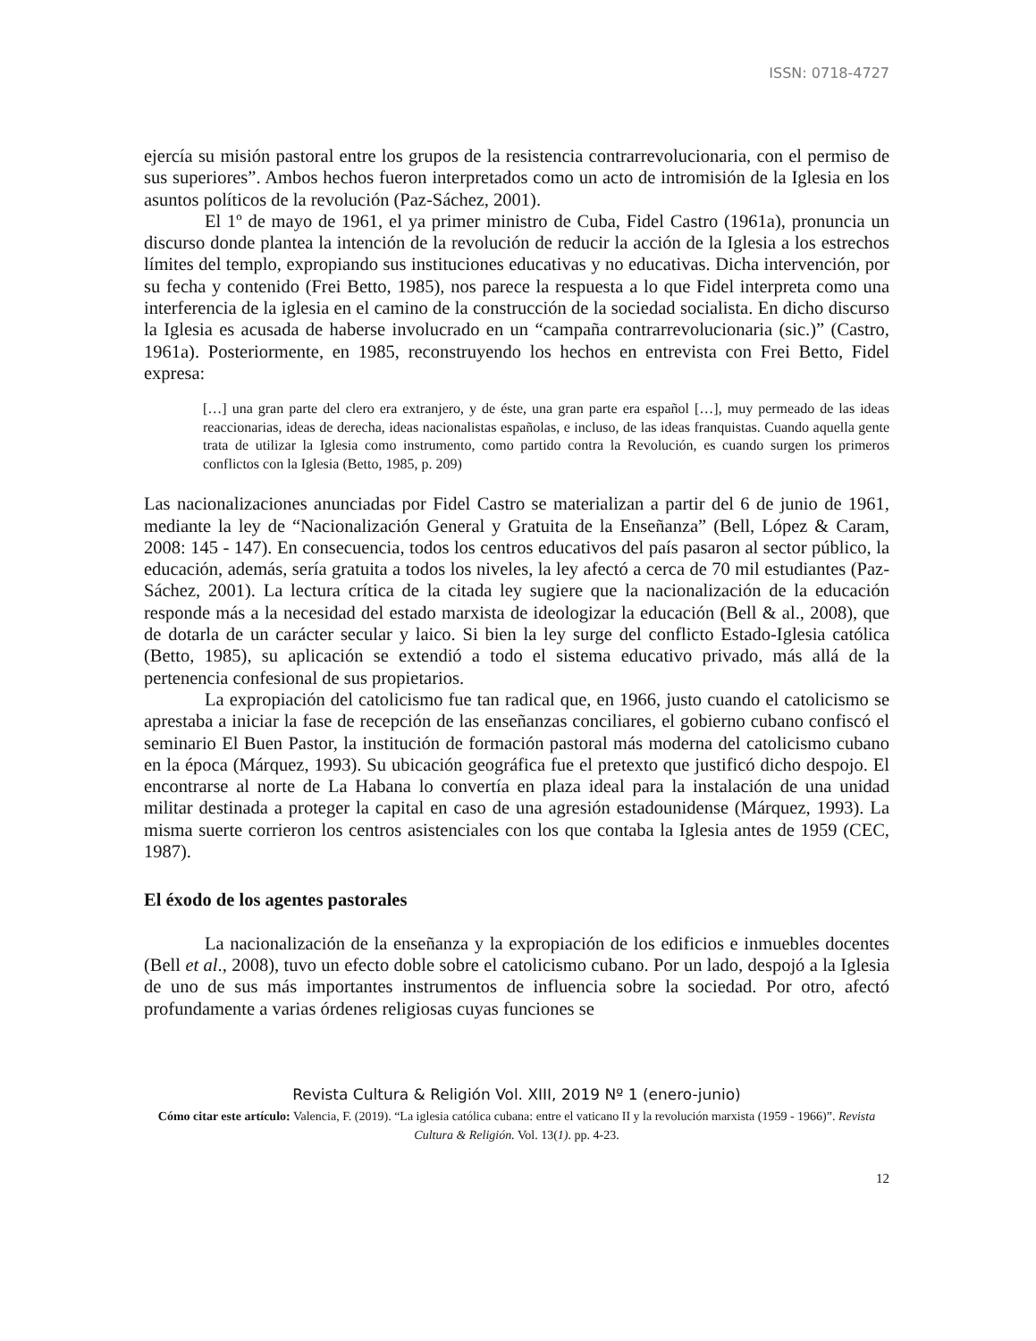ISSN: 0718-4727
ejercía su misión pastoral entre los grupos de la resistencia contrarrevolucionaria, con el permiso de sus superiores”. Ambos hechos fueron interpretados como un acto de intromisión de la Iglesia en los asuntos políticos de la revolución (Paz-Sáchez, 2001).
El 1º de mayo de 1961, el ya primer ministro de Cuba, Fidel Castro (1961a), pronuncia un discurso donde plantea la intención de la revolución de reducir la acción de la Iglesia a los estrechos límites del templo, expropiando sus instituciones educativas y no educativas. Dicha intervención, por su fecha y contenido (Frei Betto, 1985), nos parece la respuesta a lo que Fidel interpreta como una interferencia de la iglesia en el camino de la construcción de la sociedad socialista. En dicho discurso la Iglesia es acusada de haberse involucrado en un “campaña contrarrevolucionaria (sic.)” (Castro, 1961a). Posteriormente, en 1985, reconstruyendo los hechos en entrevista con Frei Betto, Fidel expresa:
[…] una gran parte del clero era extranjero, y de éste, una gran parte era español […], muy permeado de las ideas reaccionarias, ideas de derecha, ideas nacionalistas españolas, e incluso, de las ideas franquistas. Cuando aquella gente trata de utilizar la Iglesia como instrumento, como partido contra la Revolución, es cuando surgen los primeros conflictos con la Iglesia (Betto, 1985, p. 209)
Las nacionalizaciones anunciadas por Fidel Castro se materializan a partir del 6 de junio de 1961, mediante la ley de “Nacionalización General y Gratuita de la Enseñanza” (Bell, López & Caram, 2008: 145 - 147). En consecuencia, todos los centros educativos del país pasaron al sector público, la educación, además, sería gratuita a todos los niveles, la ley afectó a cerca de 70 mil estudiantes (Paz-Sáchez, 2001). La lectura crítica de la citada ley sugiere que la nacionalización de la educación responde más a la necesidad del estado marxista de ideologizar la educación (Bell & al., 2008), que de dotarla de un carácter secular y laico. Si bien la ley surge del conflicto Estado-Iglesia católica (Betto, 1985), su aplicación se extendió a todo el sistema educativo privado, más allá de la pertenencia confesional de sus propietarios.
La expropiación del catolicismo fue tan radical que, en 1966, justo cuando el catolicismo se aprestaba a iniciar la fase de recepción de las enseñanzas conciliares, el gobierno cubano confiscó el seminario El Buen Pastor, la institución de formación pastoral más moderna del catolicismo cubano en la época (Márquez, 1993). Su ubicación geográfica fue el pretexto que justificó dicho despojo. El encontrarse al norte de La Habana lo convertía en plaza ideal para la instalación de una unidad militar destinada a proteger la capital en caso de una agresión estadounidense (Márquez, 1993). La misma suerte corrieron los centros asistenciales con los que contaba la Iglesia antes de 1959 (CEC, 1987).
El éxodo de los agentes pastorales
La nacionalización de la enseñanza y la expropiación de los edificios e inmuebles docentes (Bell et al., 2008), tuvo un efecto doble sobre el catolicismo cubano. Por un lado, despojó a la Iglesia de uno de sus más importantes instrumentos de influencia sobre la sociedad. Por otro, afectó profundamente a varias órdenes religiosas cuyas funciones se
Revista Cultura & Religión Vol. XIII, 2019 Nº 1 (enero-junio)
Cómo citar este artículo: Valencia, F. (2019). “La iglesia católica cubana: entre el vaticano II y la revolución marxista (1959 - 1966)”. Revista Cultura & Religión. Vol. 13(1). pp. 4-23.
12